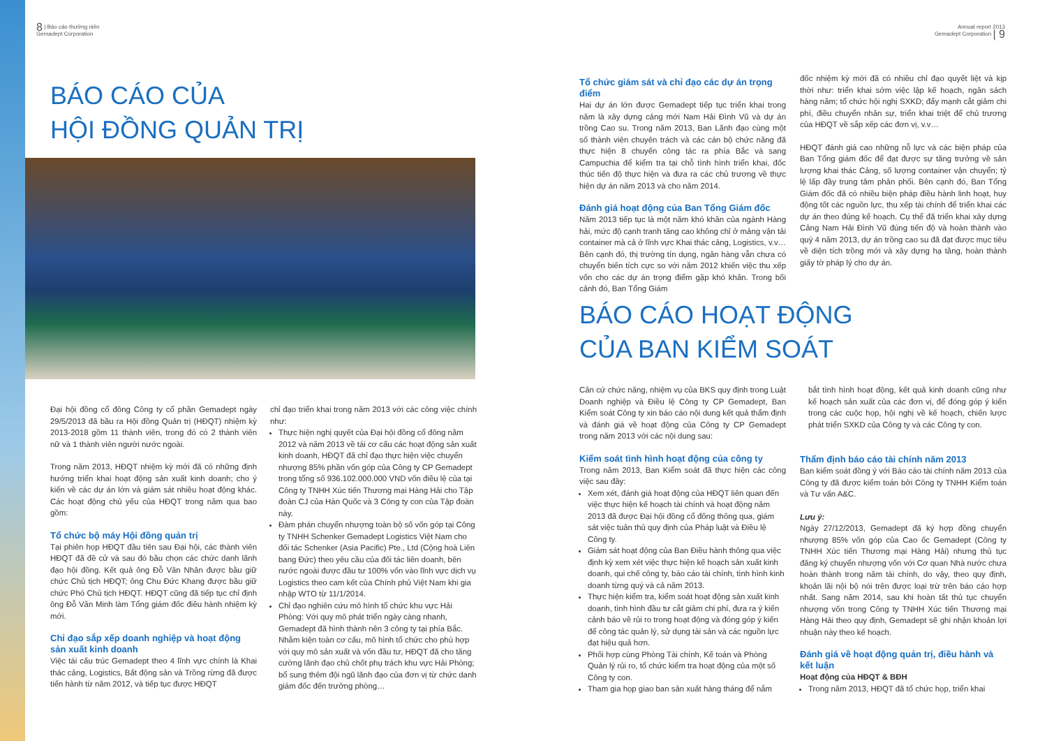8 | Báo cáo thường niên
Gemadept Corporation
Annual report 2013
Gemadept Corporation | 9
BÁO CÁO CỦA
HỘI ĐỒNG QUẢN TRỊ
Đại hội đồng cổ đông Công ty cổ phần Gemadept ngày 29/5/2013 đã bầu ra Hội đồng Quản trị (HĐQT) nhiệm kỳ 2013-2018 gồm 11 thành viên, trong đó có 2 thành viên nữ và 1 thành viên người nước ngoài.
Trong năm 2013, HĐQT nhiệm kỳ mới đã có những định hướng triển khai hoạt động sản xuất kinh doanh; cho ý kiến về các dự án lớn và giám sát nhiều hoạt động khác. Các hoạt động chủ yếu của HĐQT trong năm qua bao gồm:
Tổ chức bộ máy Hội đồng quản trị
Tại phiên họp HĐQT đầu tiên sau Đại hội, các thành viên HĐQT đã đề cử và sau đó bầu chọn các chức danh lãnh đạo hội đồng. Kết quả ông Đỗ Văn Nhân được bầu giữ chức Chủ tịch HĐQT; ông Chu Đức Khang được bầu giữ chức Phó Chủ tịch HĐQT. HĐQT cũng đã tiếp tục chỉ định ông Đỗ Văn Minh làm Tổng giám đốc điều hành nhiệm kỳ mới.
Chỉ đạo sắp xếp doanh nghiệp và hoạt động sản xuất kinh doanh
Việc tái cấu trúc Gemadept theo 4 lĩnh vực chính là Khai thác cảng, Logistics, Bất động sản và Trồng rừng đã được tiến hành từ năm 2012, và tiếp tục được HĐQT
chỉ đạo triển khai trong năm 2013 với các công việc chính như:
Thực hiện nghị quyết của Đại hội đồng cổ đông năm 2012 và năm 2013 về tái cơ cấu các hoạt động sản xuất kinh doanh, HĐQT đã chỉ đạo thực hiện việc chuyển nhượng 85% phần vốn góp của Công ty CP Gemadept trong tổng số 936.102.000.000 VND vốn điều lệ của tại Công ty TNHH Xúc tiến Thương mại Hàng Hải cho Tập đoàn CJ của Hàn Quốc và 3 Công ty con của Tập đoàn này.
Đàm phán chuyển nhượng toàn bộ số vốn góp tại Công ty TNHH Schenker Gemadept Logistics Việt Nam cho đối tác Schenker (Asia Pacific) Pte., Ltd (Cộng hoà Liên bang Đức) theo yêu cầu của đối tác liên doanh, bên nước ngoài được đầu tư 100% vốn vào lĩnh vực dịch vụ Logistics theo cam kết của Chính phủ Việt Nam khi gia nhập WTO từ 11/1/2014.
Chỉ đạo nghiên cứu mô hình tổ chức khu vực Hải Phòng: Với quy mô phát triển ngày càng nhanh, Gemadept đã hình thành nên 3 công ty tại phía Bắc. Nhằm kiện toàn cơ cấu, mô hình tổ chức cho phù hợp với quy mô sản xuất và vốn đầu tư, HĐQT đã cho tăng cường lãnh đạo chủ chốt phụ trách khu vực Hải Phòng; bổ sung thêm đội ngũ lãnh đạo của đơn vị từ chức danh giám đốc đến trưởng phòng…
Tổ chức giám sát và chỉ đạo các dự án trọng điểm
Hai dự án lớn được Gemadept tiếp tục triển khai trong năm là xây dựng cảng mới Nam Hải Đình Vũ và dự án trồng Cao su. Trong năm 2013, Ban Lãnh đạo cùng một số thành viên chuyên trách và các cán bộ chức năng đã thực hiện 8 chuyến công tác ra phía Bắc và sang Campuchia để kiểm tra tại chỗ tình hình triển khai, đốc thúc tiến độ thực hiện và đưa ra các chủ trương về thực hiện dự án năm 2013 và cho năm 2014.
Đánh giá hoạt động của Ban Tổng Giám đốc
Năm 2013 tiếp tục là một năm khó khăn của ngành Hàng hải, mức độ cạnh tranh tăng cao không chỉ ở mảng vận tải container mà cả ở lĩnh vực Khai thác cảng, Logistics, v.v…Bên cạnh đó, thị trường tín dụng, ngân hàng vẫn chưa có chuyển biến tích cực so với năm 2012 khiến việc thu xếp vốn cho các dự án trọng điểm gặp khó khăn. Trong bối cảnh đó, Ban Tổng Giám
đốc nhiệm kỳ mới đã có nhiều chỉ đạo quyết liệt và kịp thời như: triển khai sớm việc lập kế hoạch, ngân sách hàng năm; tổ chức hội nghị SXKD; đẩy mạnh cắt giảm chi phí, điều chuyển nhân sự, triển khai triệt để chủ trương của HĐQT về sắp xếp các đơn vị, v.v…
HĐQT đánh giá cao những nỗ lực và các biện pháp của Ban Tổng giám đốc để đạt được sự tăng trưởng về sản lượng khai thác Cảng, số lượng container vận chuyển; tỷ lệ lấp đầy trung tâm phân phối. Bên cạnh đó, Ban Tổng Giám đốc đã có nhiều biện pháp điều hành linh hoạt, huy động tốt các nguồn lực, thu xếp tài chính để triển khai các dự án theo đúng kế hoạch. Cụ thể đã triển khai xây dựng Cảng Nam Hải Đình Vũ đúng tiến độ và hoàn thành vào quý 4 năm 2013, dự án trồng cao su đã đạt được mục tiêu về diện tích trồng mới và xây dựng hạ tầng, hoàn thành giấy tờ pháp lý cho dự án.
BÁO CÁO HOẠT ĐỘNG
CỦA BAN KIỂM SOÁT
Căn cứ chức năng, nhiệm vụ của BKS quy định trong Luật Doanh nghiệp và Điều lệ Công ty CP Gemadept, Ban Kiểm soát Công ty xin báo cáo nội dung kết quả thẩm định và đánh giá về hoạt động của Công ty CP Gemadept trong năm 2013 với các nội dung sau:
Kiểm soát tình hình hoạt động của công ty
Trong năm 2013, Ban Kiểm soát đã thực hiện các công việc sau đây:
Xem xét, đánh giá hoạt động của HĐQT liên quan đến việc thực hiện kế hoạch tài chính và hoạt động năm 2013 đã được Đại hội đồng cổ đông thông qua, giám sát việc tuân thủ quy định của Pháp luật và Điều lệ Công ty.
Giám sát hoạt động của Ban Điều hành thông qua việc định kỳ xem xét việc thực hiện kế hoạch sản xuất kinh doanh, qui chế công ty, báo cáo tài chính, tình hình kinh doanh từng quý và cả năm 2013.
Thực hiện kiểm tra, kiểm soát hoạt động sản xuất kinh doanh, tình hình đầu tư cắt giảm chi phí, đưa ra ý kiến cảnh báo về rủi ro trong hoạt động và đóng góp ý kiến để công tác quản lý, sử dụng tài sản và các nguồn lực đạt hiệu quả hơn.
Phối hợp cùng Phòng Tài chính, Kế toán và Phòng Quản lý rủi ro, tổ chức kiểm tra hoạt động của một số Công ty con.
Tham gia họp giao ban sản xuất hàng tháng để nắm
bắt tình hình hoạt động, kết quả kinh doanh cũng như kế hoạch sản xuất của các đơn vị, để đóng góp ý kiến trong các cuộc họp, hội nghị về kế hoạch, chiến lược phát triển SXKD của Công ty và các Công ty con.
Thẩm định báo cáo tài chính năm 2013
Ban kiểm soát đồng ý với Báo cáo tài chính năm 2013 của Công ty đã được kiểm toán bởi Công ty TNHH Kiểm toán và Tư vấn A&C.
Lưu ý:
Ngày 27/12/2013, Gemadept đã ký hợp đồng chuyển nhượng 85% vốn góp của Cao ốc Gemadept (Công ty TNHH Xúc tiến Thương mại Hàng Hải) nhưng thủ tục đăng ký chuyển nhượng vốn với Cơ quan Nhà nước chưa hoàn thành trong năm tài chính, do vậy, theo quy định, khoản lãi nội bộ nói trên được loại trừ trên báo cáo hợp nhất. Sang năm 2014, sau khi hoàn tất thủ tục chuyển nhượng vốn trong Công ty TNHH Xúc tiến Thương mại Hàng Hải theo quy định, Gemadept sẽ ghi nhận khoản lợi nhuận này theo kế hoạch.
Đánh giá về hoạt động quản trị, điều hành và kết luận
Hoạt động của HĐQT & BĐH
Trong năm 2013, HĐQT đã tổ chức họp, triển khai